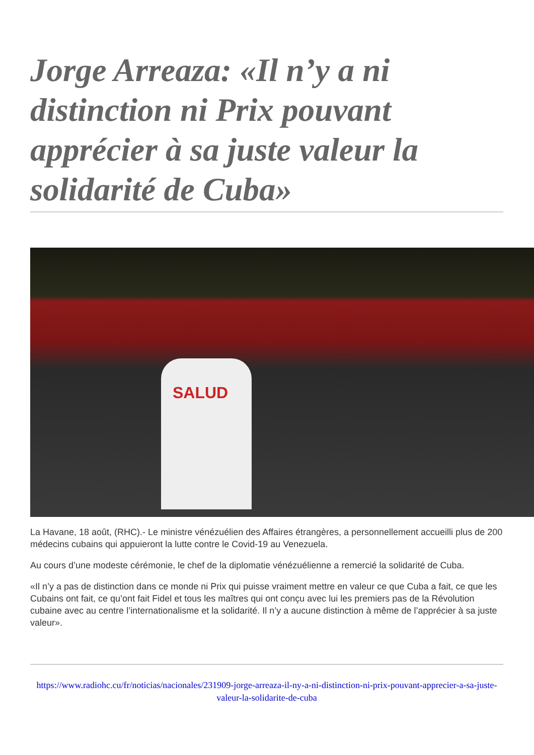Jorge Arreaza: «Il n’y a ni distinction ni Prix pouvant apprécier à sa juste valeur la solidarité de Cuba»
SALUD
La Havane, 18 août, (RHC).- Le ministre vénézuélien des Affaires étrangères, a personnellement accueilli plus de 200 médecins cubains qui appuieront la lutte contre le Covid-19 au Venezuela.
Au cours d’une modeste cérémonie, le chef de la diplomatie vénézuélienne a remercié la solidarité de Cuba.
«Il n’y a pas de distinction dans ce monde ni Prix qui puisse vraiment mettre en valeur ce que Cuba a fait, ce que les Cubains ont fait, ce qu’ont fait Fidel et tous les maîtres qui ont conçu avec lui les premiers pas de la Révolution cubaine avec au centre l’internationalisme et la solidarité. Il n’y a aucune distinction à même de l’apprécier à sa juste valeur».
https://www.radiohc.cu/fr/noticias/nacionales/231909-jorge-arreaza-il-ny-a-ni-distinction-ni-prix-pouvant-apprecier-a-sa-juste-valeur-la-solidarite-de-cuba